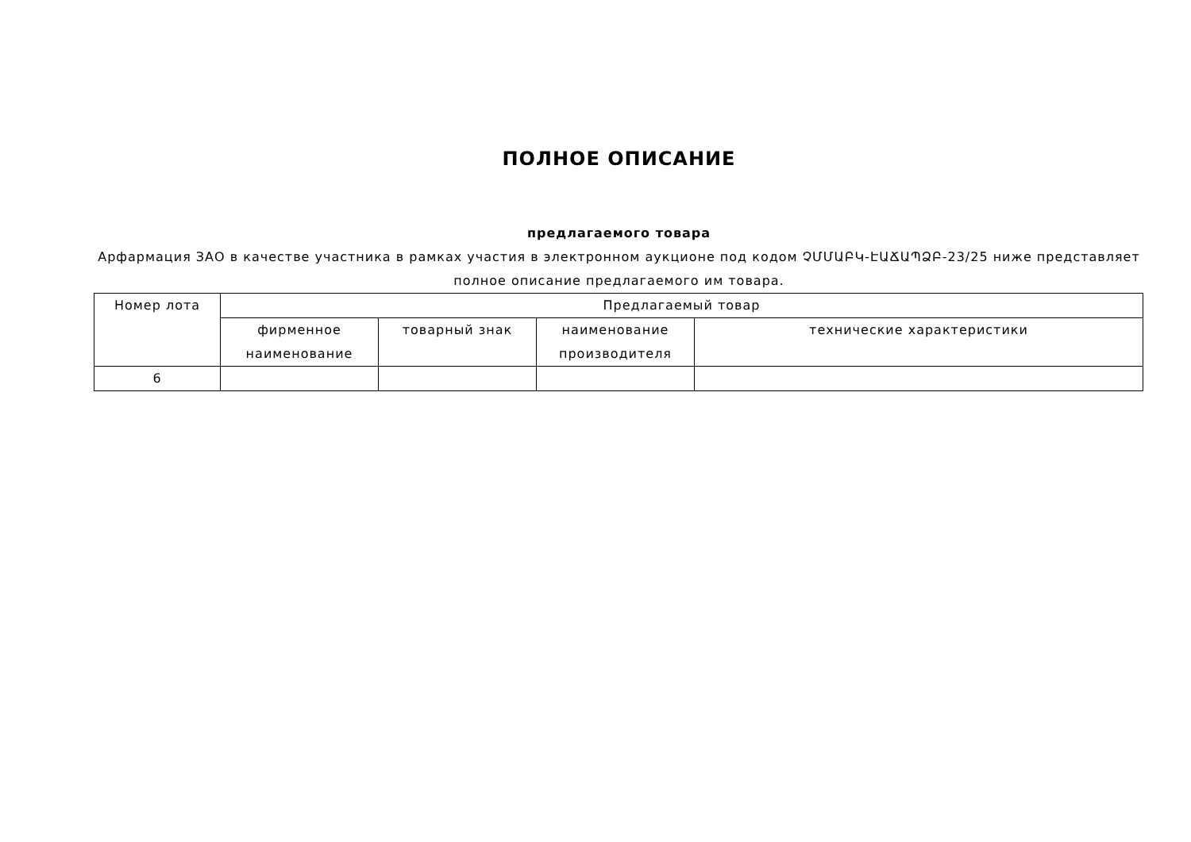ПОЛНОЕ ОПИСАНИЕ
предлагаемого товара
Арфармация ЗАО в качестве участника в рамках участия в электронном аукционе под кодом ՉՄՄԱԲԿ-ԷԱՃԱՊՁԲ-23/25 ниже представляет полное описание предлагаемого им товара.
| Номер лота | Предлагаемый товар | | | |
| --- | --- | --- | --- | --- |
| | фирменное наименование | товарный знак | наименование производителя | технические характеристики |
| 6 | | | | |